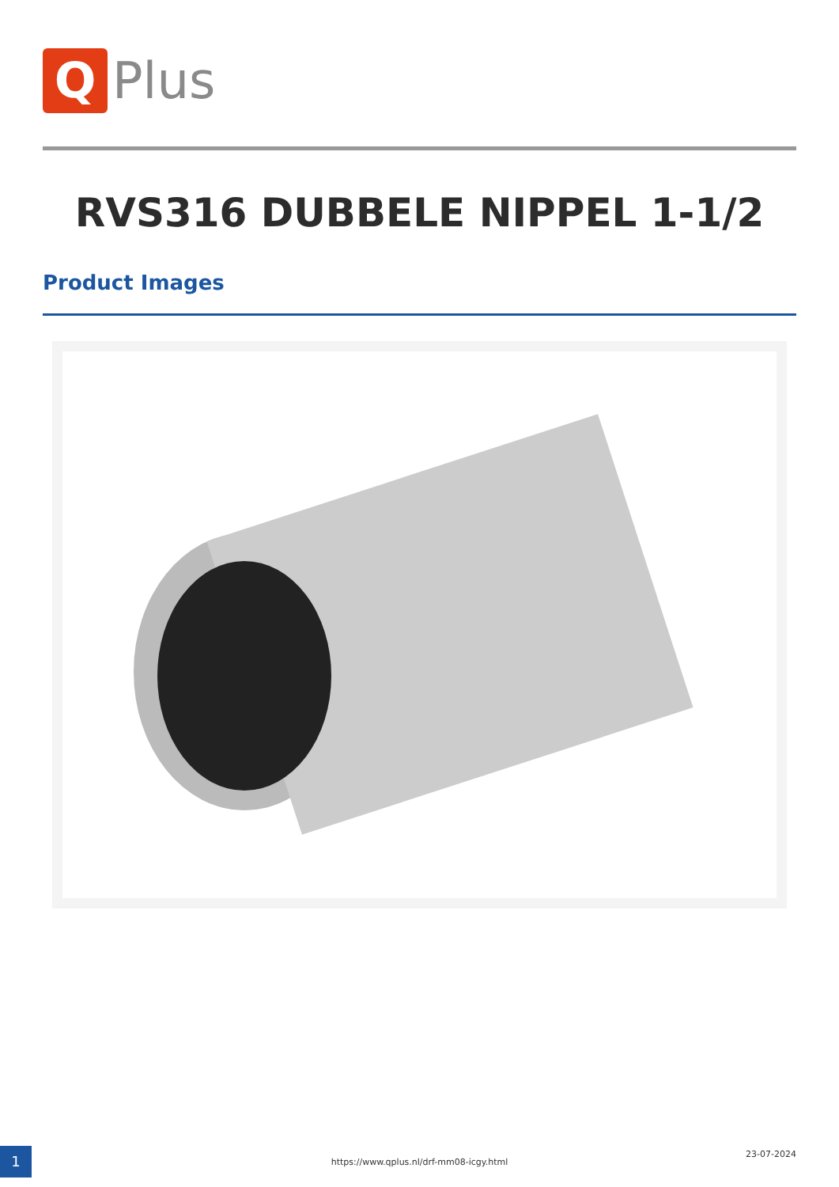Q
Plus
RVS316 DUBBELE NIPPEL 1-1/2
Product Images
1 https://www.qplus.nl/drf-mm08-icgy.html
23-07-2024